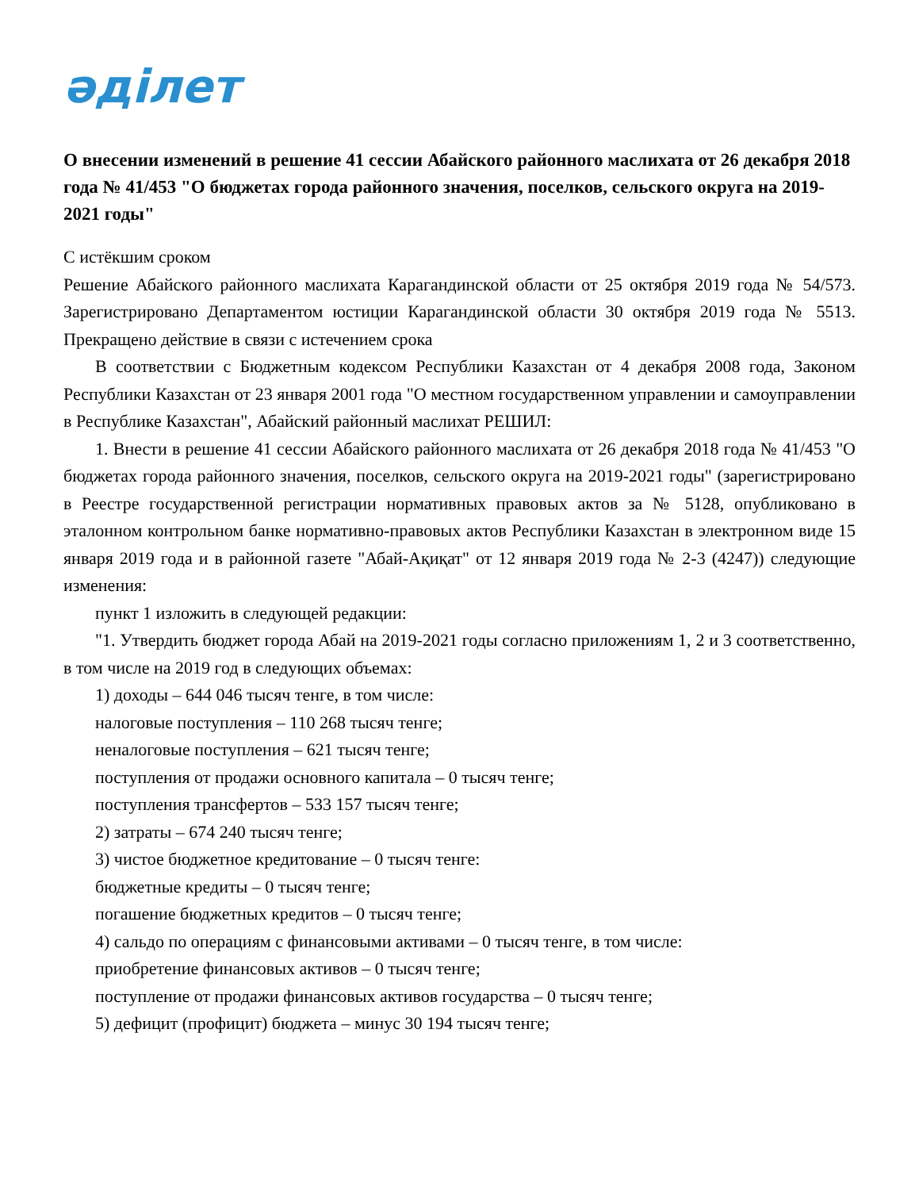әділет
О внесении изменений в решение 41 сессии Абайского районного маслихата от 26 декабря 2018 года № 41/453 "О бюджетах города районного значения, поселков, сельского округа на 2019-2021 годы"
С истёкшим сроком
Решение Абайского районного маслихата Карагандинской области от 25 октября 2019 года № 54/573. Зарегистрировано Департаментом юстиции Карагандинской области 30 октября 2019 года № 5513. Прекращено действие в связи с истечением срока
В соответствии с Бюджетным кодексом Республики Казахстан от 4 декабря 2008 года, Законом Республики Казахстан от 23 января 2001 года "О местном государственном управлении и самоуправлении в Республике Казахстан", Абайский районный маслихат РЕШИЛ:
1. Внести в решение 41 сессии Абайского районного маслихата от 26 декабря 2018 года № 41/453 "О бюджетах города районного значения, поселков, сельского округа на 2019-2021 годы" (зарегистрировано в Реестре государственной регистрации нормативных правовых актов за № 5128, опубликовано в эталонном контрольном банке нормативно-правовых актов Республики Казахстан в электронном виде 15 января 2019 года и в районной газете "Абай-Ақиқат" от 12 января 2019 года № 2-3 (4247)) следующие изменения:
пункт 1 изложить в следующей редакции:
"1. Утвердить бюджет города Абай на 2019-2021 годы согласно приложениям 1, 2 и 3 соответственно, в том числе на 2019 год в следующих объемах:
1) доходы – 644 046 тысяч тенге, в том числе:
налоговые поступления – 110 268 тысяч тенге;
неналоговые поступления – 621 тысяч тенге;
поступления от продажи основного капитала – 0 тысяч тенге;
поступления трансфертов – 533 157 тысяч тенге;
2) затраты – 674 240 тысяч тенге;
3) чистое бюджетное кредитование – 0 тысяч тенге:
бюджетные кредиты – 0 тысяч тенге;
погашение бюджетных кредитов – 0 тысяч тенге;
4) сальдо по операциям с финансовыми активами – 0 тысяч тенге, в том числе:
приобретение финансовых активов – 0 тысяч тенге;
поступление от продажи финансовых активов государства – 0 тысяч тенге;
5) дефицит (профицит) бюджета – минус 30 194 тысяч тенге;